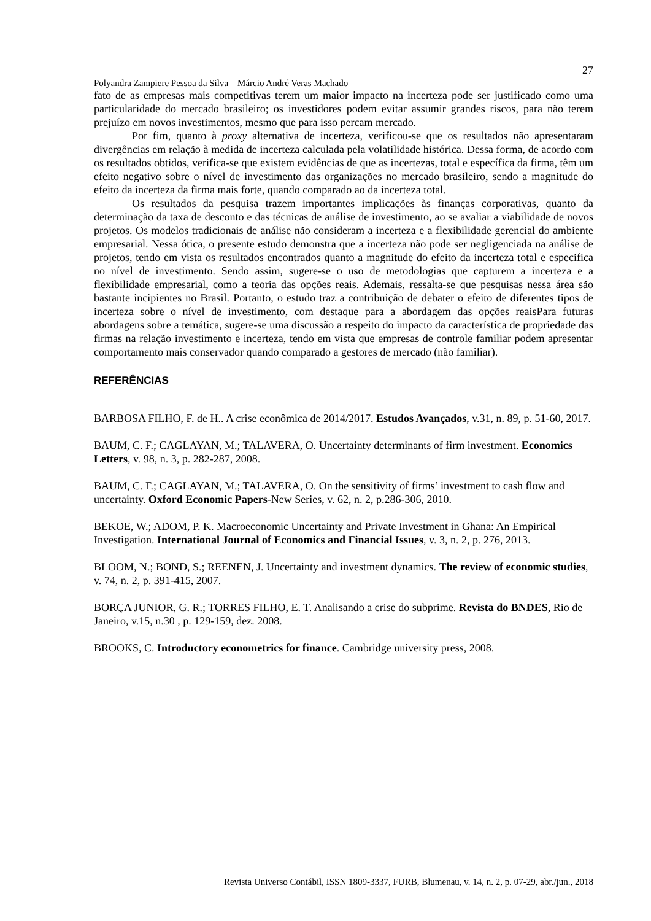27
Polyandra Zampiere Pessoa da Silva – Márcio André Veras Machado
fato de as empresas mais competitivas terem um maior impacto na incerteza pode ser justificado como uma particularidade do mercado brasileiro; os investidores podem evitar assumir grandes riscos, para não terem prejuízo em novos investimentos, mesmo que para isso percam mercado.
Por fim, quanto à proxy alternativa de incerteza, verificou-se que os resultados não apresentaram divergências em relação à medida de incerteza calculada pela volatilidade histórica. Dessa forma, de acordo com os resultados obtidos, verifica-se que existem evidências de que as incertezas, total e específica da firma, têm um efeito negativo sobre o nível de investimento das organizações no mercado brasileiro, sendo a magnitude do efeito da incerteza da firma mais forte, quando comparado ao da incerteza total.
Os resultados da pesquisa trazem importantes implicações às finanças corporativas, quanto da determinação da taxa de desconto e das técnicas de análise de investimento, ao se avaliar a viabilidade de novos projetos. Os modelos tradicionais de análise não consideram a incerteza e a flexibilidade gerencial do ambiente empresarial. Nessa ótica, o presente estudo demonstra que a incerteza não pode ser negligenciada na análise de projetos, tendo em vista os resultados encontrados quanto a magnitude do efeito da incerteza total e especifica no nível de investimento. Sendo assim, sugere-se o uso de metodologias que capturem a incerteza e a flexibilidade empresarial, como a teoria das opções reais. Ademais, ressalta-se que pesquisas nessa área são bastante incipientes no Brasil. Portanto, o estudo traz a contribuição de debater o efeito de diferentes tipos de incerteza sobre o nível de investimento, com destaque para a abordagem das opções reaisPara futuras abordagens sobre a temática, sugere-se uma discussão a respeito do impacto da característica de propriedade das firmas na relação investimento e incerteza, tendo em vista que empresas de controle familiar podem apresentar comportamento mais conservador quando comparado a gestores de mercado (não familiar).
REFERÊNCIAS
BARBOSA FILHO, F. de H.. A crise econômica de 2014/2017. Estudos Avançados, v.31, n. 89, p. 51-60, 2017.
BAUM, C. F.; CAGLAYAN, M.; TALAVERA, O. Uncertainty determinants of firm investment. Economics Letters, v. 98, n. 3, p. 282-287, 2008.
BAUM, C. F.; CAGLAYAN, M.; TALAVERA, O. On the sensitivity of firms’ investment to cash flow and uncertainty. Oxford Economic Papers-New Series, v. 62, n. 2, p.286-306, 2010.
BEKOE, W.; ADOM, P. K. Macroeconomic Uncertainty and Private Investment in Ghana: An Empirical Investigation. International Journal of Economics and Financial Issues, v. 3, n. 2, p. 276, 2013.
BLOOM, N.; BOND, S.; REENEN, J. Uncertainty and investment dynamics. The review of economic studies, v. 74, n. 2, p. 391-415, 2007.
BORÇA JUNIOR, G. R.; TORRES FILHO, E. T. Analisando a crise do subprime. Revista do BNDES, Rio de Janeiro, v.15, n.30 , p. 129-159, dez. 2008.
BROOKS, C. Introductory econometrics for finance. Cambridge university press, 2008.
Revista Universo Contábil, ISSN 1809-3337, FURB, Blumenau, v. 14, n. 2, p. 07-29, abr./jun., 2018